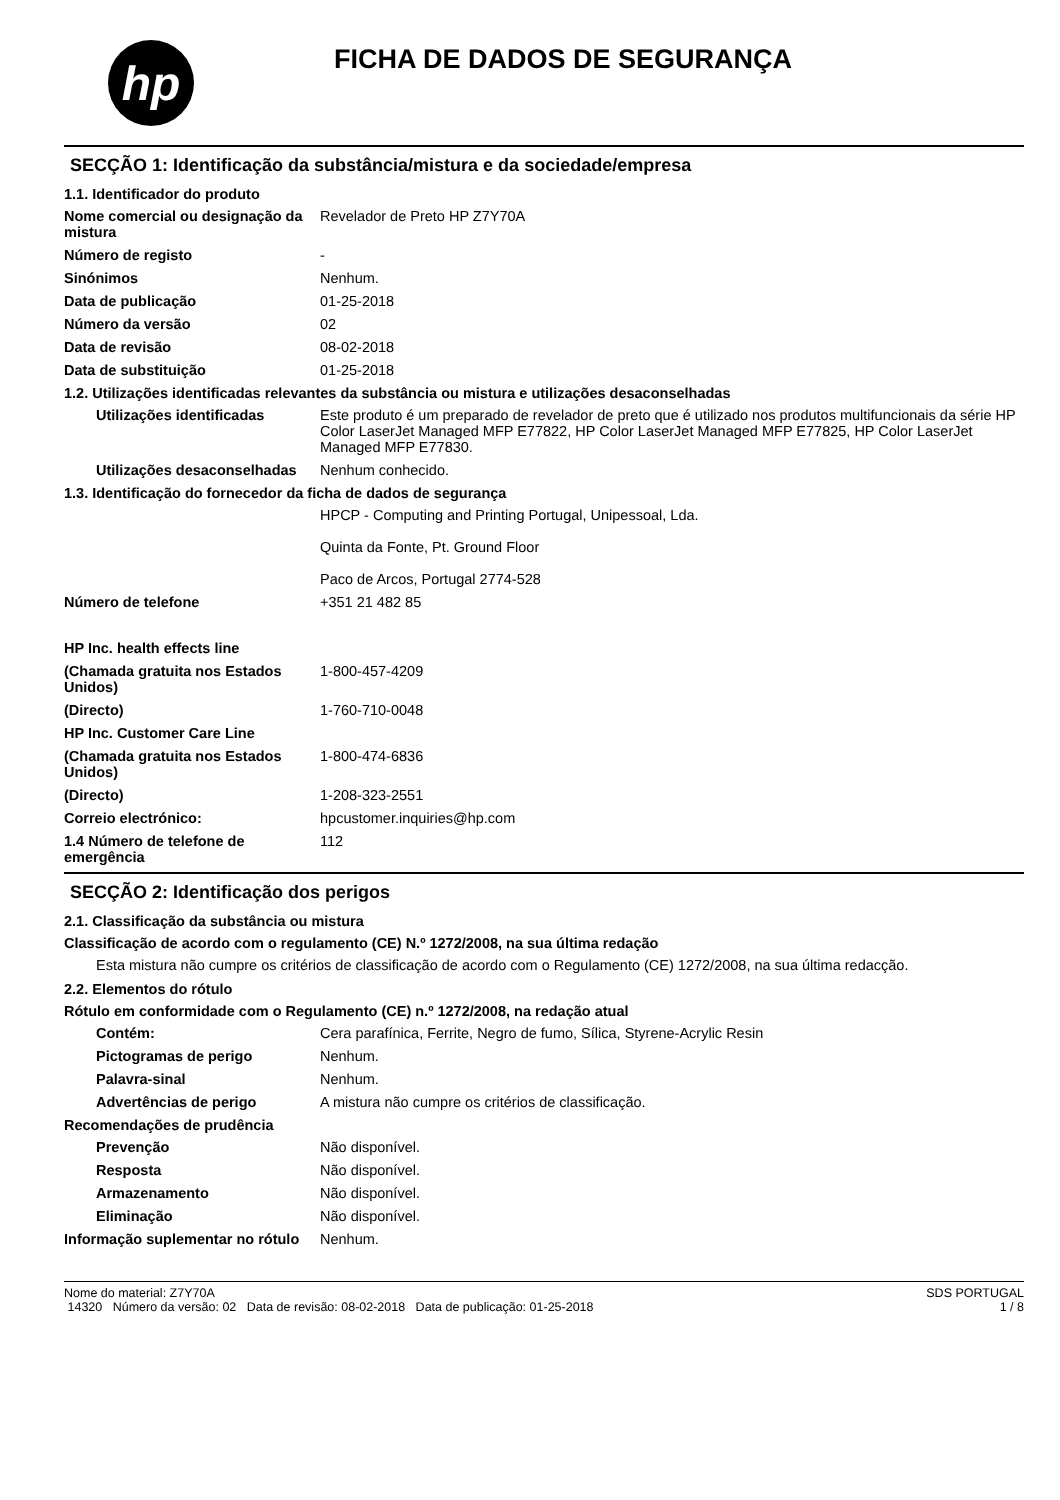hp
FICHA DE DADOS DE SEGURANÇA
SECÇÃO 1: Identificação da substância/mistura e da sociedade/empresa
1.1. Identificador do produto
Nome comercial ou designação da mistura
Revelador de Preto HP Z7Y70A
Número de registo -
Sinónimos Nenhum.
Data de publicação 01-25-2018
Número da versão 02
Data de revisão 08-02-2018
Data de substituição 01-25-2018
1.2. Utilizações identificadas relevantes da substância ou mistura e utilizações desaconselhadas
Utilizações identificadas Este produto é um preparado de revelador de preto que é utilizado nos produtos multifuncionais da série HP Color LaserJet Managed MFP E77822, HP Color LaserJet Managed MFP E77825, HP Color LaserJet Managed MFP E77830.
Utilizações desaconselhadas
Nenhum conhecido.
1.3. Identificação do fornecedor da ficha de dados de segurança
HPCP - Computing and Printing Portugal, Unipessoal, Lda.
Quinta da Fonte, Pt. Ground Floor
Paco de Arcos, Portugal 2774-528
Número de telefone +351 21 482 85
HP Inc. health effects line
(Chamada gratuita nos Estados Unidos)
1-800-457-4209
(Directo) 1-760-710-0048
HP Inc. Customer Care Line
(Chamada gratuita nos Estados Unidos)
1-800-474-6836
(Directo) 1-208-323-2551
Correio electrónico: hpcustomer.inquiries@hp.com
1.4 Número de telefone de emergência
112
SECÇÃO 2: Identificação dos perigos
2.1. Classificação da substância ou mistura
Classificação de acordo com o regulamento (CE) N.º 1272/2008, na sua última redação
Esta mistura não cumpre os critérios de classificação de acordo com o Regulamento (CE) 1272/2008, na sua última redacção.
2.2. Elementos do rótulo
Rótulo em conformidade com o Regulamento (CE) n.º 1272/2008, na redação atual
Contém: Cera parafínica, Ferrite, Negro de fumo, Sílica, Styrene-Acrylic Resin
Pictogramas de perigo Nenhum.
Palavra-sinal Nenhum.
Advertências de perigo A mistura não cumpre os critérios de classificação.
Recomendações de prudência
Prevenção Não disponível.
Resposta Não disponível.
Armazenamento Não disponível.
Eliminação Não disponível.
Informação suplementar no rótulo
Nenhum.
Nome do material: Z7Y70A
14320 Número da versão: 02 Data de revisão: 08-02-2018 Data de publicação: 01-25-2018
SDS PORTUGAL
1 / 8